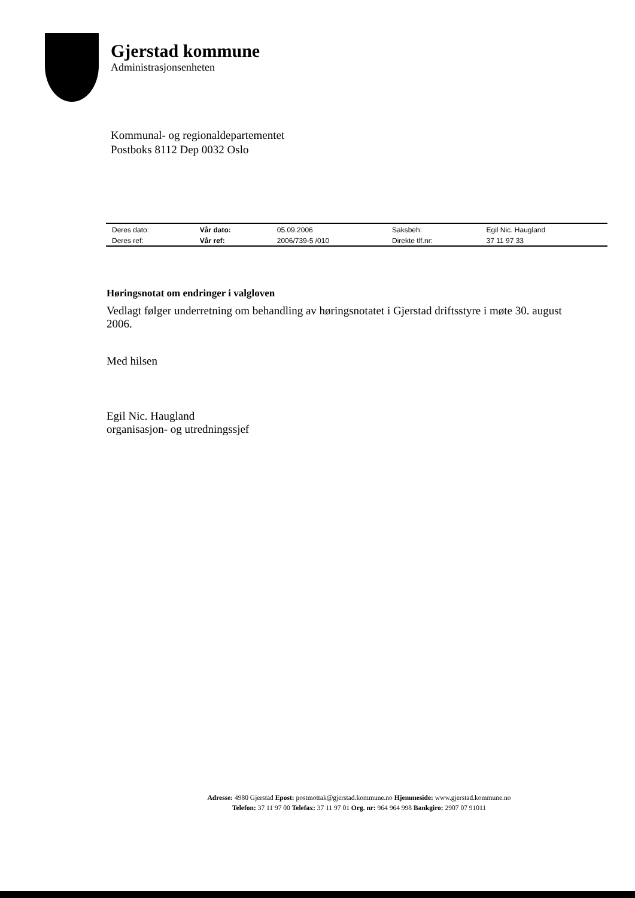Gjerstad kommune
Administrasjonsenheten
Kommunal- og regionaldepartementet
Postboks 8112 Dep 0032 Oslo
| Deres dato: | Vår dato: | 05.09.2006 | Saksbeh: | Egil Nic. Haugland |
| Deres ref: | Vår ref: | 2006/739-5 /010 | Direkte tlf.nr: | 37 11 97 33 |
Høringsnotat om endringer i valgloven
Vedlagt følger underretning om behandling av høringsnotatet i Gjerstad driftsstyre i møte 30. august 2006.
Med hilsen
Egil Nic. Haugland
organisasjon- og utredningssjef
Adresse: 4980 Gjerstad Epost: postmottak@gjerstad.kommune.no Hjemmeside: www.gjerstad.kommune.no
Telefon: 37 11 97 00 Telefax: 37 11 97 01 Org. nr: 964 964 998 Bankgiro: 2907 07 91011